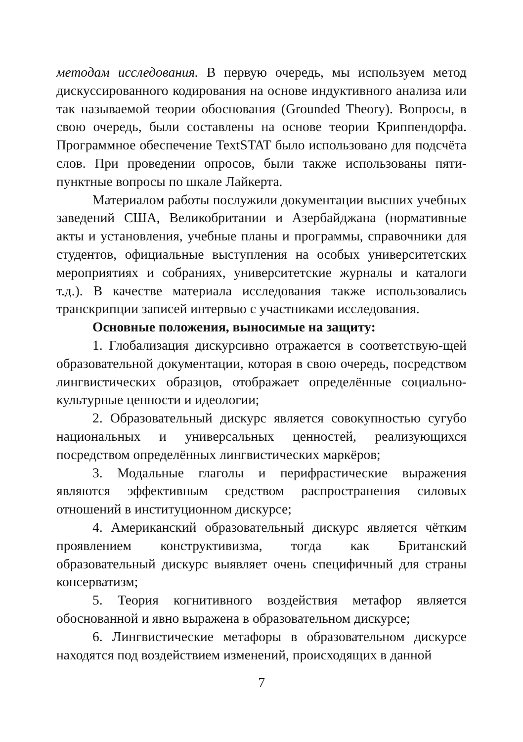методам исследования. В первую очередь, мы используем метод дискуссированного кодирования на основе индуктивного анализа или так называемой теории обоснования (Grounded Theory). Вопросы, в свою очередь, были составлены на основе теории Криппендорфа. Программное обеспечение TextSTAT было использовано для подсчёта слов. При проведении опросов, были также использованы пяти-пунктные вопросы по шкале Лайкерта.
Материалом работы послужили документации высших учебных заведений США, Великобритании и Азербайджана (нормативные акты и установления, учебные планы и программы, справочники для студентов, официальные выступления на особых университетских мероприятиях и собраниях, университетские журналы и каталоги т.д.). В качестве материала исследования также использовались транскрипции записей интервью с участниками исследования.
Основные положения, выносимые на защиту:
1. Глобализация дискурсивно отражается в соответствую-щей образовательной документации, которая в свою очередь, посредством лингвистических образцов, отображает определённые социально-культурные ценности и идеологии;
2. Образовательный дискурс является совокупностью сугубо национальных и универсальных ценностей, реализующихся посредством определённых лингвистических маркёров;
3. Модальные глаголы и перифрастические выражения являются эффективным средством распространения силовых отношений в институционном дискурсе;
4. Американский образовательный дискурс является чётким проявлением конструктивизма, тогда как Британский образовательный дискурс выявляет очень специфичный для страны консерватизм;
5. Теория когнитивного воздействия метафор является обоснованной и явно выражена в образовательном дискурсе;
6. Лингвистические метафоры в образовательном дискурсе находятся под воздействием изменений, происходящих в данной
7